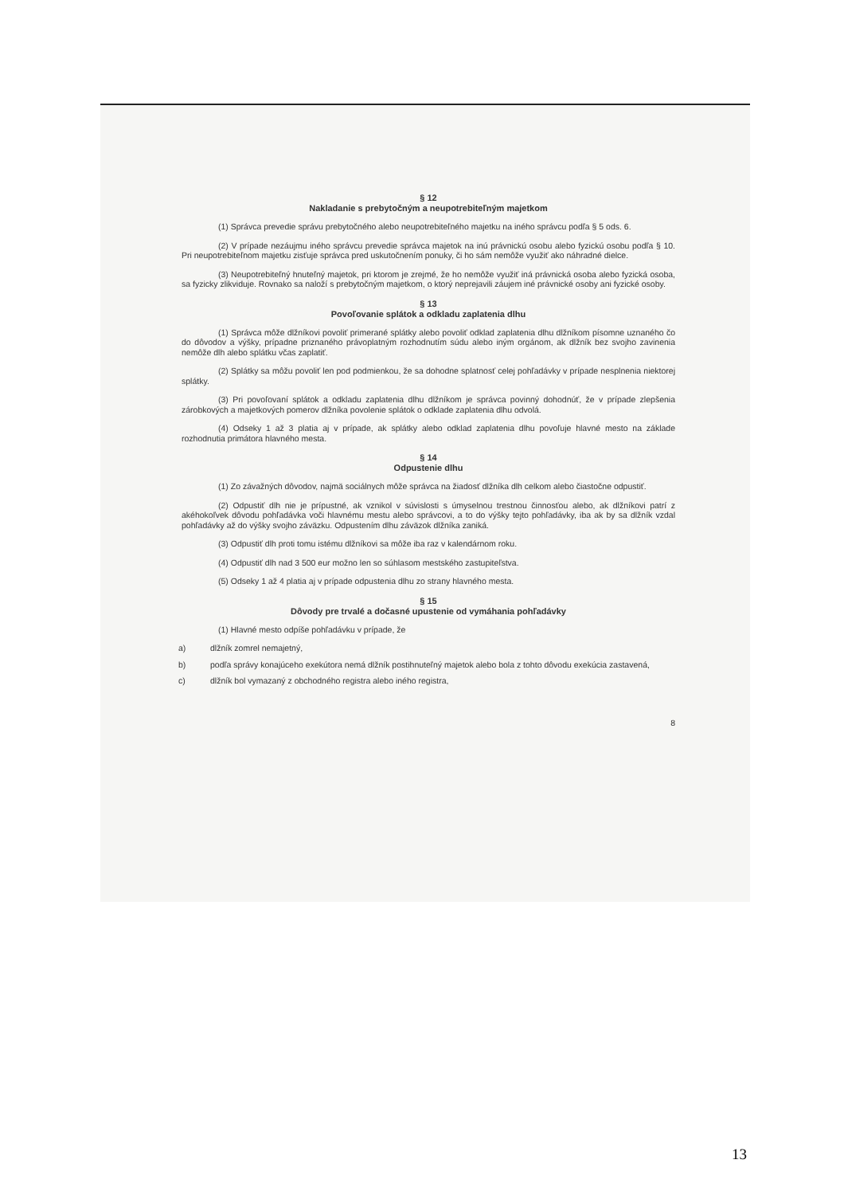§ 12
Nakladanie s prebytočným a neupotrebiteľným majetkom
(1) Správca prevedie správu prebytočného alebo neupotrebiteľného majetku na iného správcu podľa § 5 ods. 6.
(2) V prípade nezáujmu iného správcu prevedie správca majetok na inú právnickú osobu alebo fyzickú osobu podľa § 10. Pri neupotrebiteľnom majetku zisťuje správca pred uskutočnením ponuky, či ho sám nemôže využiť ako náhradné dielce.
(3) Neupotrebiteľný hnuteľný majetok, pri ktorom je zrejmé, že ho nemôže využiť iná právnická osoba alebo fyzická osoba, sa fyzicky zlikviduje. Rovnako sa naloží s prebytočným majetkom, o ktorý neprejavili záujem iné právnické osoby ani fyzické osoby.
§ 13
Povoľovanie splátok a odkladu zaplatenia dlhu
(1) Správca môže dlžníkovi povoliť primerané splátky alebo povoliť odklad zaplatenia dlhu dlžníkom písomne uznaného čo do dôvodov a výšky, prípadne priznaného právoplatným rozhodnutím súdu alebo iným orgánom, ak dlžník bez svojho zavinenia nemôže dlh alebo splátku včas zaplatiť.
(2) Splátky sa môžu povoliť len pod podmienkou, že sa dohodne splatnosť celej pohľadávky v prípade nesplnenia niektorej splátky.
(3) Pri povoľovaní splátok a odkladu zaplatenia dlhu dlžníkom je správca povinný dohodnúť, že v prípade zlepšenia zárobkových a majetkových pomerov dlžníka povolenie splátok o odklade zaplatenia dlhu odvolá.
(4) Odseky 1 až 3 platia aj v prípade, ak splátky alebo odklad zaplatenia dlhu povoľuje hlavné mesto na základe rozhodnutia primátora hlavného mesta.
§ 14
Odpustenie dlhu
(1) Zo závažných dôvodov, najmä sociálnych môže správca na žiadosť dlžníka dlh celkom alebo čiastočne odpustiť.
(2) Odpustiť dlh nie je prípustné, ak vznikol v súvislosti s úmyselnou trestnou činnosťou alebo, ak dlžníkovi patrí z akéhokoľvek dôvodu pohľadávka voči hlavnému mestu alebo správcovi, a to do výšky tejto pohľadávky, iba ak by sa dlžník vzdal pohľadávky až do výšky svojho záväzku. Odpustením dlhu záväzok dlžníka zaniká.
(3) Odpustiť dlh proti tomu istému dlžníkovi sa môže iba raz v kalendárnom roku.
(4) Odpustiť dlh nad 3 500 eur možno len so súhlasom mestského zastupiteľstva.
(5) Odseky 1 až 4 platia aj v prípade odpustenia dlhu zo strany hlavného mesta.
§ 15
Dôvody pre trvalé a dočasné upustenie od vymáhania pohľadávky
(1) Hlavné mesto odpíše pohľadávku v prípade, že
a) dlžník zomrel nemajetný,
b) podľa správy konajúceho exekútora nemá dlžník postihnuteľný majetok alebo bola z tohto dôvodu exekúcia zastavená,
c) dlžník bol vymazaný z obchodného registra alebo iného registra,
8
13